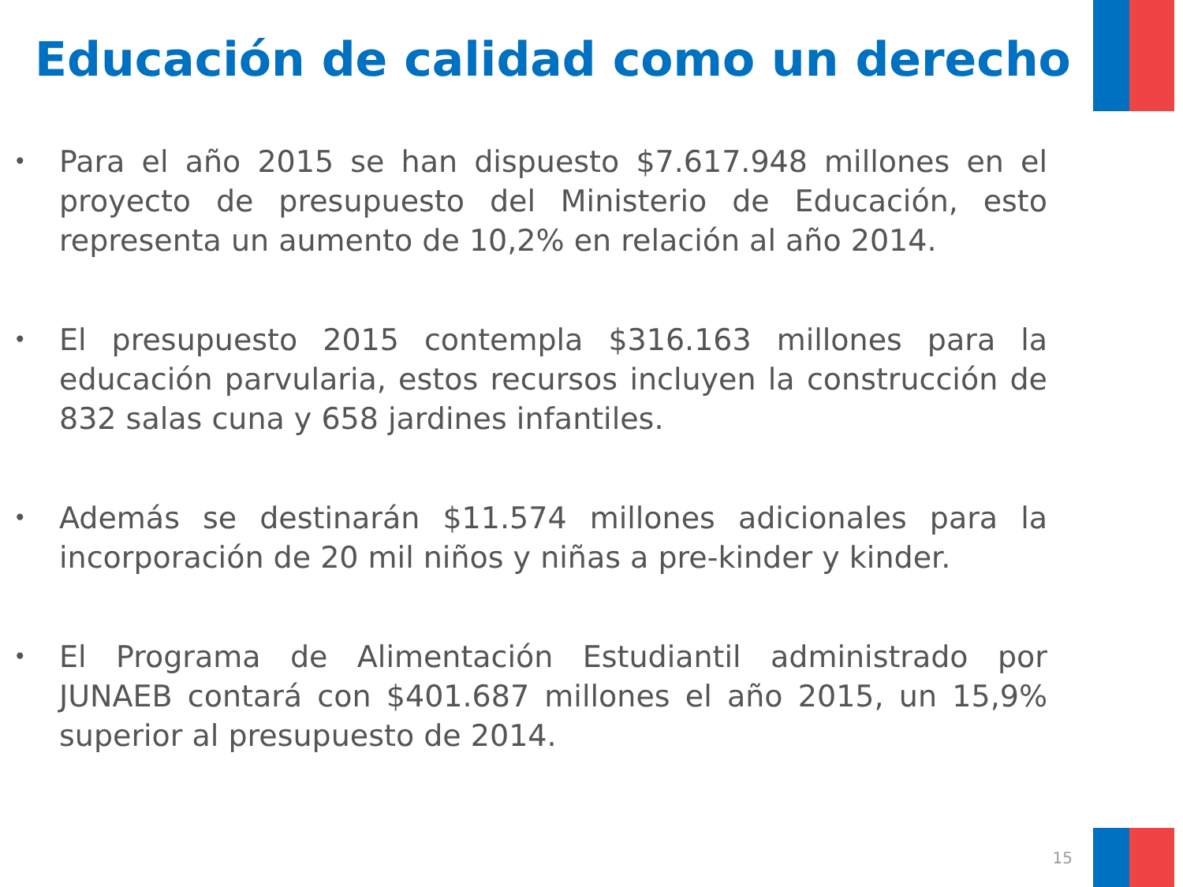Educación de calidad como un derecho
• Para el año 2015 se han dispuesto $7.617.948 millones en el proyecto de presupuesto del Ministerio de Educación, esto representa un aumento de 10,2% en relación al año 2014.
• El presupuesto 2015 contempla $316.163 millones para la educación parvularia, estos recursos incluyen la construcción de 832 salas cuna y 658 jardines infantiles.
• Además se destinarán $11.574 millones adicionales para la incorporación de 20 mil niños y niñas a pre-kinder y kinder.
• El Programa de Alimentación Estudiantil administrado por JUNAEB contará con $401.687 millones el año 2015, un 15,9% superior al presupuesto de 2014.
15